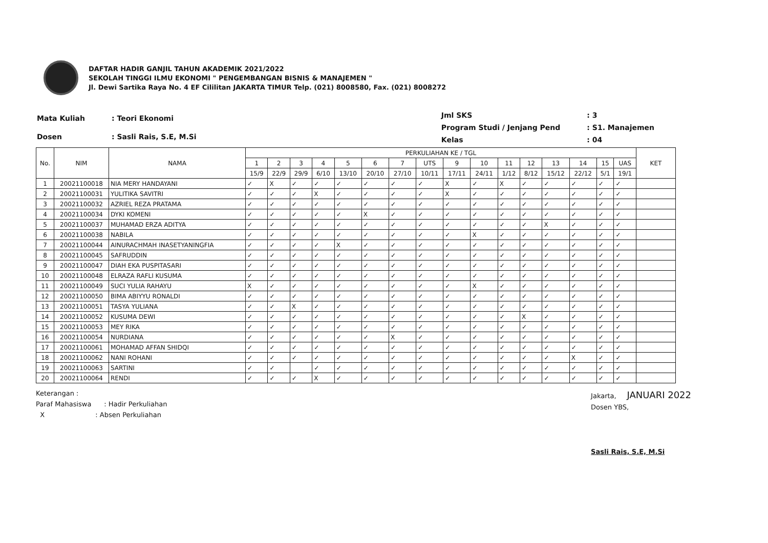DAFTAR HADIR GANJIL TAHUN AKADEMIK 2021/2022
SEKOLAH TINGGI ILMU EKONOMI " PENGEMBANGAN BISNIS & MANAJEMEN "
Jl. Dewi Sartika Raya No. 4 EF Cililitan JAKARTA TIMUR Telp. (021) 8008580, Fax. (021) 8008272
| Mata Kuliah | : Teori Ekonomi |
| Dosen | : Sasli Rais, S.E, M.Si |
| Jml SKS | : 3 |
| Program Studi / Jenjang Pend | : S1. Manajemen |
| Kelas | : 04 |
| No. | NIM | NAMA | PERKULIAHAN KE / TGL | | | | | | | | | | | | | | | | KET |
| --- | --- | --- | --- | --- | --- | --- | --- | --- | --- | --- | --- | --- | --- | --- | --- | --- | --- | --- | --- |
| | | | 1 | 2 | 3 | 4 | 5 | 6 | 7 | UTS | 9 | 10 | 11 | 12 | 13 | 14 | 15 | UAS | |
| | | | 15/9 | 22/9 | 29/9 | 6/10 | 13/10 | 20/10 | 27/10 | 10/11 | 17/11 | 24/11 | 1/12 | 8/12 | 15/12 | 22/12 | 5/1 | 19/1 | |
| 1 | 20021100018 | NIA MERY HANDAYANI | ✓ | X | ✓ | ✓ | ✓ | ✓ | ✓ | ✓ | X | ✓ | X | ✓ | ✓ | ✓ | ✓ | ✓ | |
| 2 | 20021100031 | YULITIKA SAVITRI | ✓ | ✓ | ✓ | X | ✓ | ✓ | ✓ | ✓ | X | ✓ | ✓ | ✓ | ✓ | ✓ | ✓ | ✓ | |
| 3 | 20021100032 | AZRIEL REZA PRATAMA | ✓ | ✓ | ✓ | ✓ | ✓ | ✓ | ✓ | ✓ | ✓ | ✓ | ✓ | ✓ | ✓ | ✓ | ✓ | ✓ | |
| 4 | 20021100034 | DYKI KOMENI | ✓ | ✓ | ✓ | ✓ | ✓ | X | ✓ | ✓ | ✓ | ✓ | ✓ | ✓ | ✓ | ✓ | ✓ | ✓ | |
| 5 | 20021100037 | MUHAMAD ERZA ADITYA | ✓ | ✓ | ✓ | ✓ | ✓ | ✓ | ✓ | ✓ | ✓ | ✓ | ✓ | ✓ | X | ✓ | ✓ | ✓ | |
| 6 | 20021100038 | NABILA | ✓ | ✓ | ✓ | ✓ | ✓ | ✓ | ✓ | ✓ | ✓ | X | ✓ | ✓ | ✓ | ✓ | ✓ | ✓ | |
| 7 | 20021100044 | AINURACHMAH INASETYANINGFIA | ✓ | ✓ | ✓ | ✓ | X | ✓ | ✓ | ✓ | ✓ | ✓ | ✓ | ✓ | ✓ | ✓ | ✓ | ✓ | |
| 8 | 20021100045 | SAFRUDDIN | ✓ | ✓ | ✓ | ✓ | ✓ | ✓ | ✓ | ✓ | ✓ | ✓ | ✓ | ✓ | ✓ | ✓ | ✓ | ✓ | |
| 9 | 20021100047 | DIAH EKA PUSPITASARI | ✓ | ✓ | ✓ | ✓ | ✓ | ✓ | ✓ | ✓ | ✓ | ✓ | ✓ | ✓ | ✓ | ✓ | ✓ | ✓ | |
| 10 | 20021100048 | ELRAZA RAFLI KUSUMA | ✓ | ✓ | ✓ | ✓ | ✓ | ✓ | ✓ | ✓ | ✓ | ✓ | ✓ | ✓ | ✓ | ✓ | ✓ | ✓ | |
| 11 | 20021100049 | SUCI YULIA RAHAYU | X | ✓ | ✓ | ✓ | ✓ | ✓ | ✓ | ✓ | ✓ | X | ✓ | ✓ | ✓ | ✓ | ✓ | ✓ | |
| 12 | 20021100050 | BIMA ABIYYU RONALDI | ✓ | ✓ | ✓ | ✓ | ✓ | ✓ | ✓ | ✓ | ✓ | ✓ | ✓ | ✓ | ✓ | ✓ | ✓ | ✓ | |
| 13 | 20021100051 | TASYA YULIANA | ✓ | ✓ | X | ✓ | ✓ | ✓ | ✓ | ✓ | ✓ | ✓ | ✓ | ✓ | ✓ | ✓ | ✓ | ✓ | |
| 14 | 20021100052 | KUSUMA DEWI | ✓ | ✓ | ✓ | ✓ | ✓ | ✓ | ✓ | ✓ | ✓ | ✓ | ✓ | X | ✓ | ✓ | ✓ | ✓ | |
| 15 | 20021100053 | MEY RIKA | ✓ | ✓ | ✓ | ✓ | ✓ | ✓ | ✓ | ✓ | ✓ | ✓ | ✓ | ✓ | ✓ | ✓ | ✓ | ✓ | |
| 16 | 20021100054 | NURDIANA | ✓ | ✓ | ✓ | ✓ | ✓ | ✓ | X | ✓ | ✓ | ✓ | ✓ | ✓ | ✓ | ✓ | ✓ | ✓ | |
| 17 | 20021100061 | MOHAMAD AFFAN SHIDQI | ✓ | ✓ | ✓ | ✓ | ✓ | ✓ | ✓ | ✓ | ✓ | ✓ | ✓ | ✓ | ✓ | ✓ | ✓ | ✓ | |
| 18 | 20021100062 | NANI ROHANI | ✓ | ✓ | ✓ | ✓ | ✓ | ✓ | ✓ | ✓ | ✓ | ✓ | ✓ | ✓ | ✓ | X | ✓ | ✓ | |
| 19 | 20021100063 | SARTINI | ✓ | ✓ | | ✓ | ✓ | ✓ | ✓ | ✓ | ✓ | ✓ | ✓ | ✓ | ✓ | ✓ | ✓ | ✓ | |
| 20 | 20021100064 | RENDI | ✓ | ✓ | ✓ | X | ✓ | ✓ | ✓ | ✓ | ✓ | ✓ | ✓ | ✓ | ✓ | ✓ | ✓ | ✓ | |
Keterangan :
Paraf Mahasiswa : Hadir Perkuliahan
X : Absen Perkuliahan
Jakarta, JANUARI 2022
Dosen YBS,
Sasli Rais, S.E, M.Si